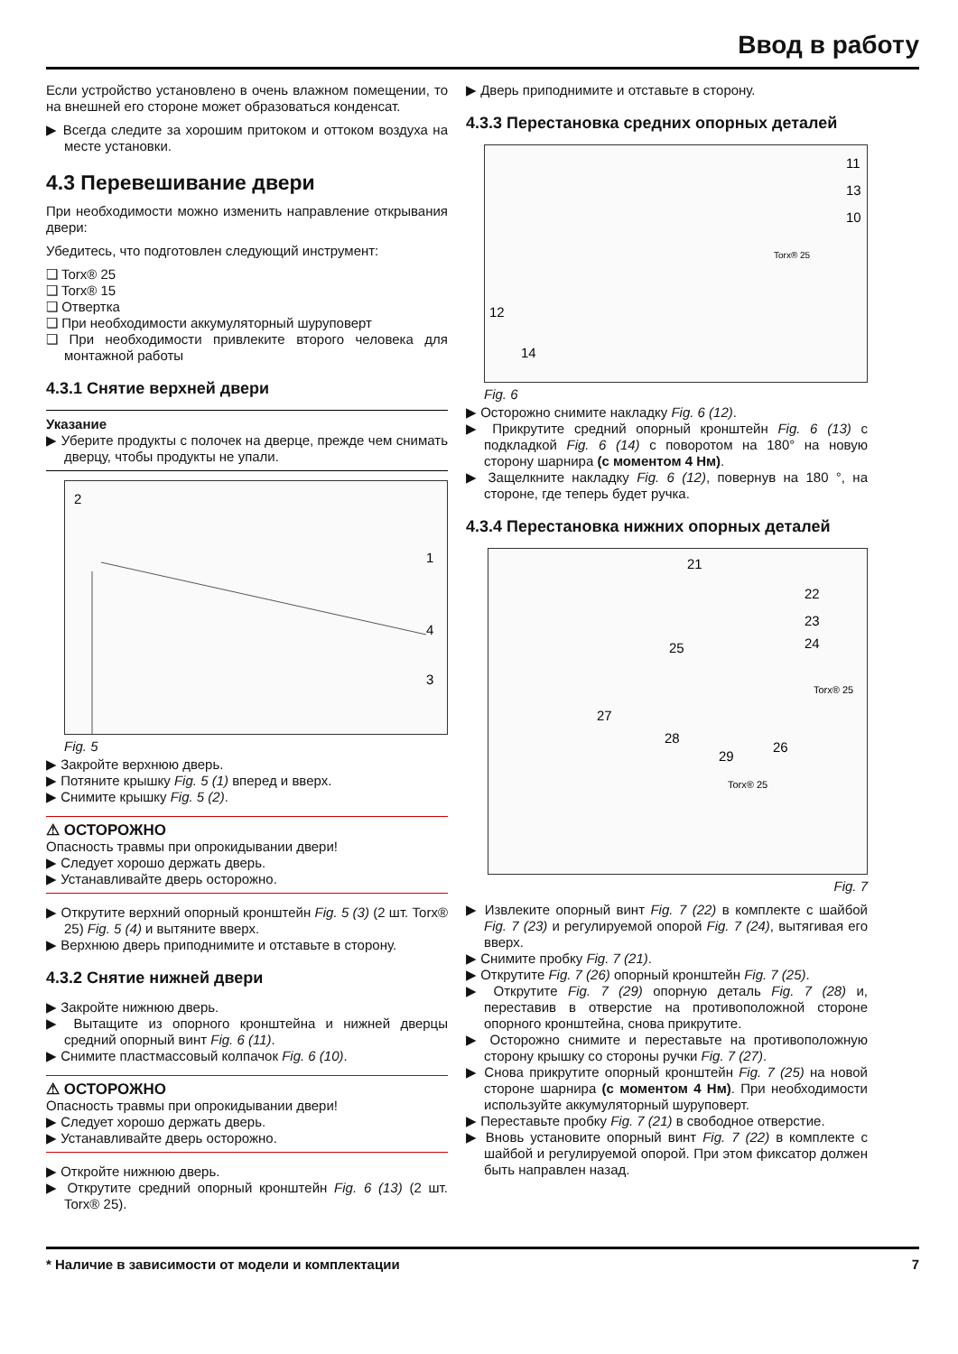Ввод в работу
Если устройство установлено в очень влажном помещении, то на внешней его стороне может образоваться конденсат.
▶ Всегда следите за хорошим притоком и оттоком воздуха на месте установки.
4.3 Перевешивание двери
При необходимости можно изменить направление открывания двери:
Убедитесь, что подготовлен следующий инструмент:
❑ Torx® 25
❑ Torx® 15
❑ Отвертка
❑ При необходимости аккумуляторный шуруповерт
❑ При необходимости привлеките второго человека для монтажной работы
4.3.1 Снятие верхней двери
Указание
▶ Уберите продукты с полочек на дверце, прежде чем снимать дверцу, чтобы продукты не упали.
2
1
4
3
Fig. 5
▶ Закройте верхнюю дверь.
▶ Потяните крышку Fig. 5 (1) вперед и вверх.
▶ Снимите крышку Fig. 5 (2).
⚠ ОСТОРОЖНО
Опасность травмы при опрокидывании двери!
▶ Следует хорошо держать дверь.
▶ Устанавливайте дверь осторожно.
▶ Открутите верхний опорный кронштейн Fig. 5 (3) (2 шт. Torx® 25) Fig. 5 (4) и вытяните вверх.
▶ Верхнюю дверь приподнимите и отставьте в сторону.
4.3.2 Снятие нижней двери
▶ Закройте нижнюю дверь.
▶ Вытащите из опорного кронштейна и нижней дверцы средний опорный винт Fig. 6 (11).
▶ Снимите пластмассовый колпачок Fig. 6 (10).
⚠ ОСТОРОЖНО
Опасность травмы при опрокидывании двери!
▶ Следует хорошо держать дверь.
▶ Устанавливайте дверь осторожно.
▶ Откройте нижнюю дверь.
▶ Открутите средний опорный кронштейн Fig. 6 (13) (2 шт. Torx® 25).
▶ Дверь приподнимите и отставьте в сторону.
4.3.3 Перестановка средних опорных деталей
11
13
10
Torx® 25
12
14
Fig. 6
▶ Осторожно снимите накладку Fig. 6 (12).
▶ Прикрутите средний опорный кронштейн Fig. 6 (13) с подкладкой Fig. 6 (14) с поворотом на 180° на новую сторону шарнира (с моментом 4 Нм).
▶ Защелкните накладку Fig. 6 (12), повернув на 180 °, на стороне, где теперь будет ручка.
4.3.4 Перестановка нижних опорных деталей
21
22
23
24
25
Torx® 25
27
28
29
26
Torx® 25
Fig. 7
▶ Извлеките опорный винт Fig. 7 (22) в комплекте с шайбой Fig. 7 (23) и регулируемой опорой Fig. 7 (24), вытягивая его вверх.
▶ Снимите пробку Fig. 7 (21).
▶ Открутите Fig. 7 (26) опорный кронштейн Fig. 7 (25).
▶ Открутите Fig. 7 (29) опорную деталь Fig. 7 (28) и, переставив в отверстие на противоположной стороне опорного кронштейна, снова прикрутите.
▶ Осторожно снимите и переставьте на противоположную сторону крышку со стороны ручки Fig. 7 (27).
▶ Снова прикрутите опорный кронштейн Fig. 7 (25) на новой стороне шарнира (с моментом 4 Нм). При необходимости используйте аккумуляторный шуруповерт.
▶ Переставьте пробку Fig. 7 (21) в свободное отверстие.
▶ Вновь установите опорный винт Fig. 7 (22) в комплекте с шайбой и регулируемой опорой. При этом фиксатор должен быть направлен назад.
* Наличие в зависимости от модели и комплектации 7